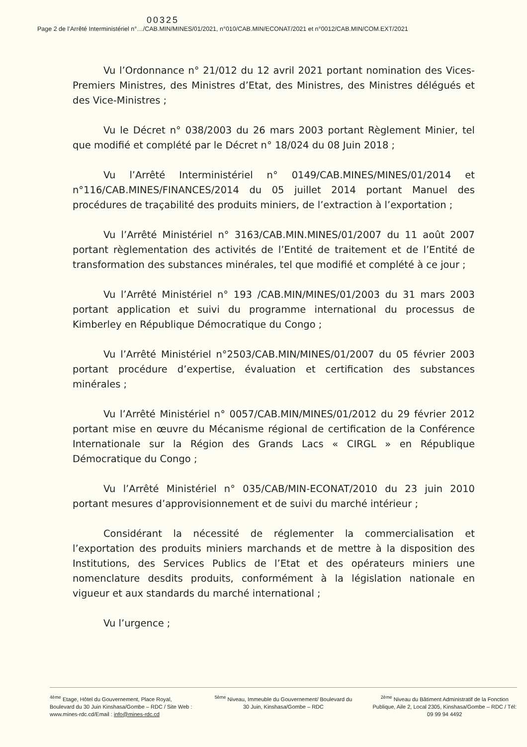00325
Page 2 de l’Arrêté Interministériel n°…/CAB.MIN/MINES/01/2021, n°010/CAB.MIN/ECONAT/2021 et n°0012/CAB.MIN/COM.EXT/2021
Vu l’Ordonnance n° 21/012 du 12 avril 2021 portant nomination des Vices-Premiers Ministres, des Ministres d’Etat, des Ministres, des Ministres délégués et des Vice-Ministres ;
Vu le Décret n° 038/2003 du 26 mars 2003 portant Règlement Minier, tel que modifié et complété par le Décret n° 18/024 du 08 Juin 2018 ;
Vu l’Arrêté Interministériel n° 0149/CAB.MINES/MINES/01/2014 et n°116/CAB.MINES/FINANCES/2014 du 05 juillet 2014 portant Manuel des procédures de traçabilité des produits miniers, de l’extraction à l’exportation ;
Vu l’Arrêté Ministériel n° 3163/CAB.MIN.MINES/01/2007 du 11 août 2007 portant règlementation des activités de l’Entité de traitement et de l’Entité de transformation des substances minérales, tel que modifié et complété à ce jour ;
Vu l’Arrêté Ministériel n° 193 /CAB.MIN/MINES/01/2003 du 31 mars 2003 portant application et suivi du programme international du processus de Kimberley en République Démocratique du Congo ;
Vu l’Arrêté Ministériel n°2503/CAB.MIN/MINES/01/2007 du 05 février 2003 portant procédure d’expertise, évaluation et certification des substances minérales ;
Vu l’Arrêté Ministériel n° 0057/CAB.MIN/MINES/01/2012 du 29 février 2012 portant mise en œuvre du Mécanisme régional de certification de la Conférence Internationale sur la Région des Grands Lacs « CIRGL » en République Démocratique du Congo ;
Vu l’Arrêté Ministériel n° 035/CAB/MIN-ECONAT/2010 du 23 juin 2010 portant mesures d’approvisionnement et de suivi du marché intérieur ;
Considérant la nécessité de réglementer la commercialisation et l’exportation des produits miniers marchands et de mettre à la disposition des Institutions, des Services Publics de l’Etat et des opérateurs miniers une nomenclature desdits produits, conformément à la législation nationale en vigueur et aux standards du marché international ;
Vu l’urgence ;
<sup>4ème</sup> Etage, Hôtel du Gouvernement, Place Royal, Boulevard du 30 Juin Kinshasa/Gombe – RDC / Site Web : www.mines-rdc.cd/Email : info@mines-rdc.cd
<sup>5ème</sup> Niveau, Immeuble du Gouvernement/ Boulevard du 30 Juin, Kinshasa/Gombe – RDC
<sup>2ème</sup> Niveau du Bâtiment Administratif de la Fonction Publique, Aile 2, Local 2305, Kinshasa/Gombe – RDC / Tél: 09 99 94 4492